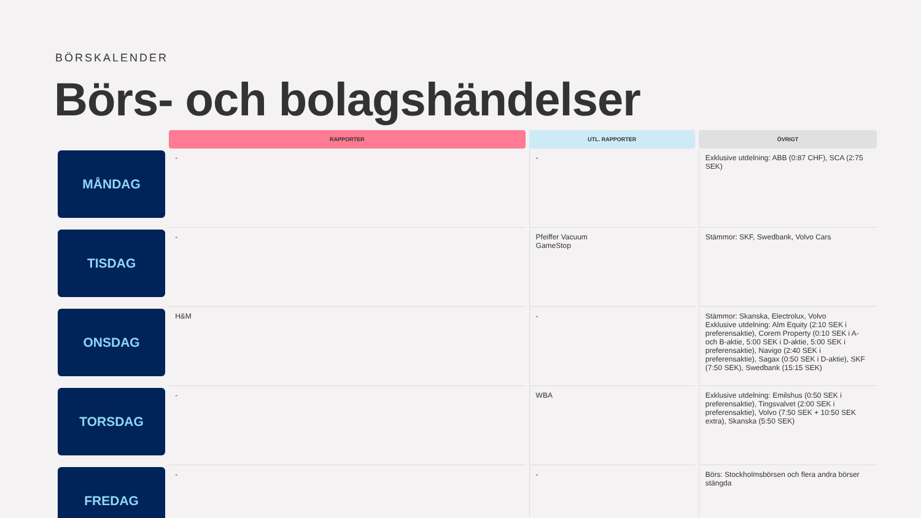BÖRSKALENDER
Börs- och bolagshändelser
| | RAPPORTER | UTL. RAPPORTER | ÖVRIGT |
| --- | --- | --- | --- |
| MÅNDAG | - | - | Exklusive utdelning: ABB (0:87 CHF), SCA (2:75 SEK) |
| TISDAG | - | Pfeiffer Vacuum GameStop | Stämmor: SKF, Swedbank, Volvo Cars |
| ONSDAG | H&M | - | Stämmor: Skanska, Electrolux, Volvo Exklusive utdelning: Alm Equity (2:10 SEK i preferensaktie), Corem Property (0:10 SEK i A- och B-aktie, 5:00 SEK i D-aktie, 5:00 SEK i preferensaktie), Navigo (2:40 SEK i preferensaktie), Sagax (0:50 SEK i D-aktie), SKF (7:50 SEK), Swedbank (15:15 SEK) |
| TORSDAG | - | WBA | Exklusive utdelning: Emilshus (0:50 SEK i preferensaktie), Tingsvalvet (2:00 SEK i preferensaktie), Volvo (7:50 SEK + 10:50 SEK extra), Skanska (5:50 SEK) |
| FREDAG | - | - | Börs: Stockholmsbörsen och flera andra börser stängda |